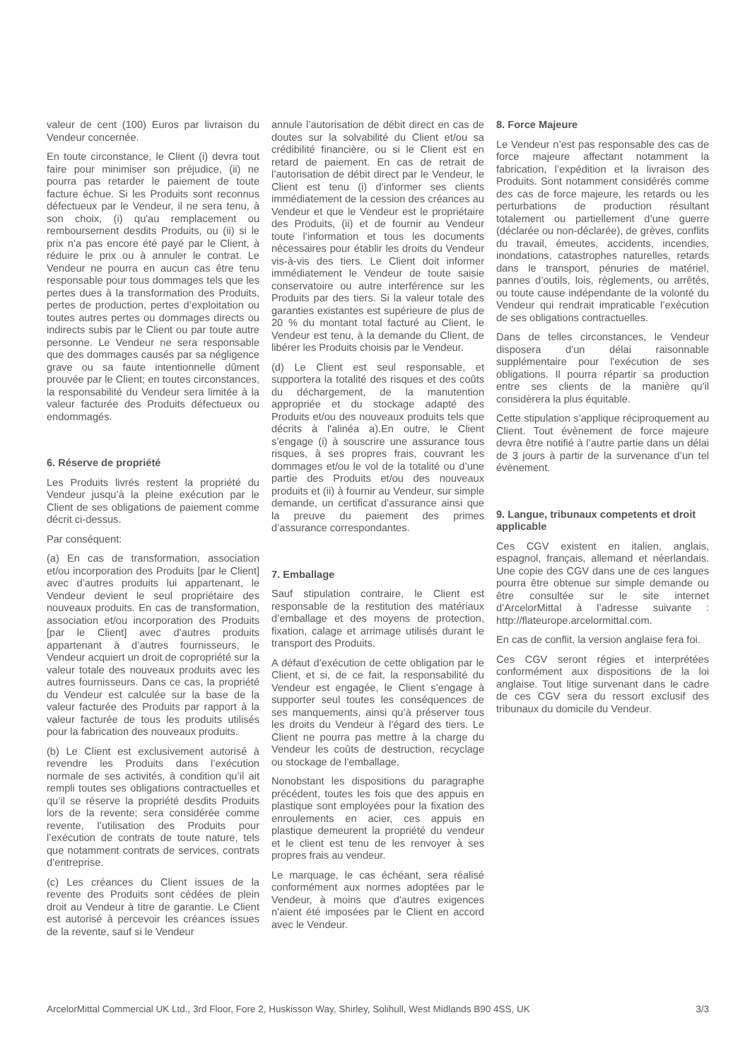valeur de cent (100) Euros par livraison du Vendeur concernée.
En toute circonstance, le Client (i) devra tout faire pour minimiser son préjudice, (ii) ne pourra pas retarder le paiement de toute facture échue. Si les Produits sont reconnus défectueux par le Vendeur, il ne sera tenu, à son choix, (i) qu'au remplacement ou remboursement desdits Produits, ou (ii) si le prix n’a pas encore été payé par le Client, à réduire le prix ou à annuler le contrat. Le Vendeur ne pourra en aucun cas être tenu responsable pour tous dommages tels que les pertes dues à la transformation des Produits, pertes de production, pertes d’exploitation ou toutes autres pertes ou dommages directs ou indirects subis par le Client ou par toute autre personne. Le Vendeur ne sera responsable que des dommages causés par sa négligence grave ou sa faute intentionnelle dûment prouvée par le Client; en toutes circonstances, la responsabilité du Vendeur sera limitée à la valeur facturée des Produits défectueux ou endommagés.
6. Réserve de propriété
Les Produits livrés restent la propriété du Vendeur jusqu’à la pleine exécution par le Client de ses obligations de paiement comme décrit ci-dessus.
Par conséquent:
(a) En cas de transformation, association et/ou incorporation des Produits [par le Client] avec d’autres produits lui appartenant, le Vendeur devient le seul propriétaire des nouveaux produits. En cas de transformation, association et/ou incorporation des Produits [par le Client] avec d’autres produits appartenant à d’autres fournisseurs, le Vendeur acquiert un droit de copropriété sur la valeur totale des nouveaux produits avec les autres fournisseurs. Dans ce cas, la propriété du Vendeur est calculée sur la base de la valeur facturée des Produits par rapport à la valeur facturée de tous les produits utilisés pour la fabrication des nouveaux produits.
(b) Le Client est exclusivement autorisé à revendre les Produits dans l’exécution normale de ses activités, à condition qu’il ait rempli toutes ses obligations contractuelles et qu’il se réserve la propriété desdits Produits lors de la revente; sera considérée comme revente, l’utilisation des Produits pour l’exécution de contrats de toute nature, tels que notamment contrats de services, contrats d’entreprise.
(c) Les créances du Client issues de la revente des Produits sont cédées de plein droit au Vendeur à titre de garantie. Le Client est autorisé à percevoir les créances issues de la revente, sauf si le Vendeur
annule l’autorisation de débit direct en cas de doutes sur la solvabilité du Client et/ou sa crédibilité financière, ou si le Client est en retard de paiement. En cas de retrait de l’autorisation de débit direct par le Vendeur, le Client est tenu (i) d’informer ses clients immédiatement de la cession des créances au Vendeur et que le Vendeur est le propriétaire des Produits, (ii) et de fournir au Vendeur toute l’information et tous les documents nécessaires pour établir les droits du Vendeur vis-à-vis des tiers. Le Client doit informer immédiatement le Vendeur de toute saisie conservatoire ou autre interférence sur les Produits par des tiers. Si la valeur totale des garanties existantes est supérieure de plus de 20 % du montant total facturé au Client, le Vendeur est tenu, à la demande du Client, de libérer les Produits choisis par le Vendeur.
(d) Le Client est seul responsable, et supportera la totalité des risques et des coûts du déchargement, de la manutention appropriée et du stockage adapté des Produits et/ou des nouveaux produits tels que décrits à l'alinéa a).En outre, le Client s’engage (i) à souscrire une assurance tous risques, à ses propres frais, couvrant les dommages et/ou le vol de la totalité ou d’une partie des Produits et/ou des nouveaux produits et (ii) à fournir au Vendeur, sur simple demande, un certificat d’assurance ainsi que la preuve du paiement des primes d’assurance correspondantes.
7. Emballage
Sauf stipulation contraire, le Client est responsable de la restitution des matériaux d’emballage et des moyens de protection, fixation, calage et arrimage utilisés durant le transport des Produits.
A défaut d’exécution de cette obligation par le Client, et si, de ce fait, la responsabilité du Vendeur est engagée, le Client s’engage à supporter seul toutes les conséquences de ses manquements, ainsi qu’à préserver tous les droits du Vendeur à l’égard des tiers. Le Client ne pourra pas mettre à la charge du Vendeur les coûts de destruction, recyclage ou stockage de l’emballage.
Nonobstant les dispositions du paragraphe précédent, toutes les fois que des appuis en plastique sont employées pour la fixation des enroulements en acier, ces appuis en plastique demeurent la propriété du vendeur et le client est tenu de les renvoyer à ses propres frais au vendeur.
Le marquage, le cas échéant, sera réalisé conformément aux normes adoptées par le Vendeur, à moins que d'autres exigences n'aient été imposées par le Client en accord avec le Vendeur.
8. Force Majeure
Le Vendeur n’est pas responsable des cas de force majeure affectant notamment la fabrication, l’expédition et la livraison des Produits. Sont notamment considérés comme des cas de force majeure, les retards ou les perturbations de production résultant totalement ou partiellement d’une guerre (déclarée ou non-déclarée), de grèves, conflits du travail, émeutes, accidents, incendies, inondations, catastrophes naturelles, retards dans le transport, pénuries de matériel, pannes d’outils, lois, règlements, ou arrêtés, ou toute cause indépendante de la volonté du Vendeur qui rendrait impraticable l’exécution de ses obligations contractuelles.
Dans de telles circonstances, le Vendeur disposera d’un délai raisonnable supplémentaire pour l'exécution de ses obligations. Il pourra répartir sa production entre ses clients de la manière qu'il considèrera la plus équitable.
Cette stipulation s’applique réciproquement au Client. Tout évènement de force majeure devra être notifié à l’autre partie dans un délai de 3 jours à partir de la survenance d’un tel évènement.
9. Langue, tribunaux competents et droit applicable
Ces CGV existent en italien, anglais, espagnol, français, allemand et néerlandais. Une copie des CGV dans une de ces langues pourra être obtenue sur simple demande ou être consultée sur le site internet d’ArcelorMittal à l’adresse suivante : http://flateurope.arcelormittal.com.
En cas de conflit, la version anglaise fera foi.
Ces CGV seront régies et interprétées conformément aux dispositions de la loi anglaise. Tout litige survenant dans le cadre de ces CGV sera du ressort exclusif des tribunaux du domicile du Vendeur.
ArcelorMittal Commercial UK Ltd., 3rd Floor, Fore 2, Huskisson Way, Shirley, Solihull, West Midlands B90 4SS, UK 3/3